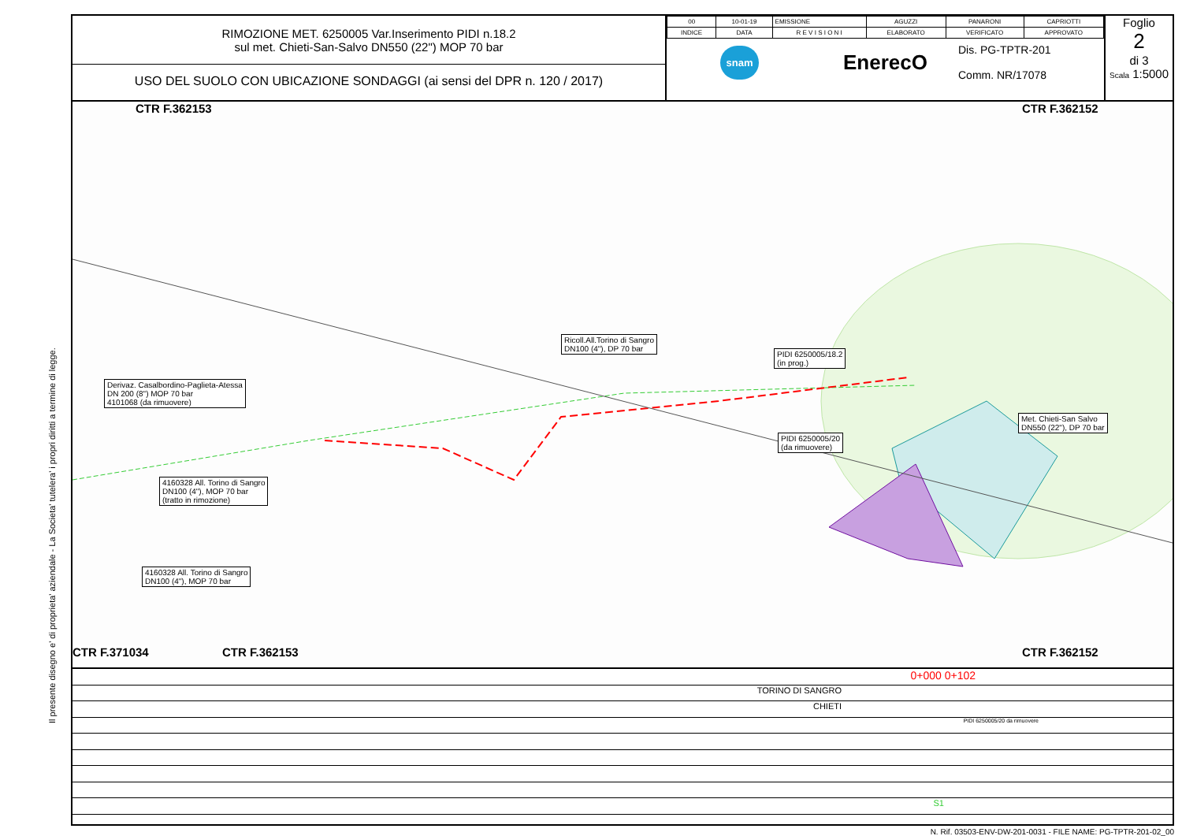Il presente disegno e' di proprieta' aziendale - La Societa' tutelera' i propri diritti a termine di legge.
RIMOZIONE MET. 6250005 Var.Inserimento PIDI n.18.2
sul met. Chieti-San-Salvo DN550 (22") MOP 70 bar
USO DEL SUOLO CON UBICAZIONE SONDAGGI (ai sensi del DPR n. 120 / 2017)
| 00 | 10-01-19 | EMISSIONE | AGUZZI | PANARONI | CAPRIOTTI |
| INDICE | DATA | R E V I S I O N I | ELABORATO | VERIFICATO | APPROVATO |
snam
EnerecO
Dis. PG-TPTR-201
Comm. NR/17078
Foglio
2
di 3
Scala 1:5000
CTR F.362153 CTR F.362152
Ricoll.All.Torino di Sangro
DN100 (4"), DP 70 bar
PIDI 6250005/18.2
(in prog.)
Derivaz. Casalbordino-Paglieta-Atessa
DN 200 (8") MOP 70 bar
4101068 (da rimuovere)
PIDI 6250005/20
(da rimuovere)
Met. Chieti-San Salvo
DN550 (22"), DP 70 bar
4160328 All. Torino di Sangro
DN100 (4"), MOP 70 bar
(tratto in rimozione)
4160328 All. Torino di Sangro
DN100 (4"), MOP 70 bar
CTR F.371034 CTR F.362153 CTR F.362152
0+000 0+102
TORINO DI SANGRO
CHIETI
PIDI 6250005/20 da rimuovere
S1
N. Rif. 03503-ENV-DW-201-0031 - FILE NAME: PG-TPTR-201-02_00